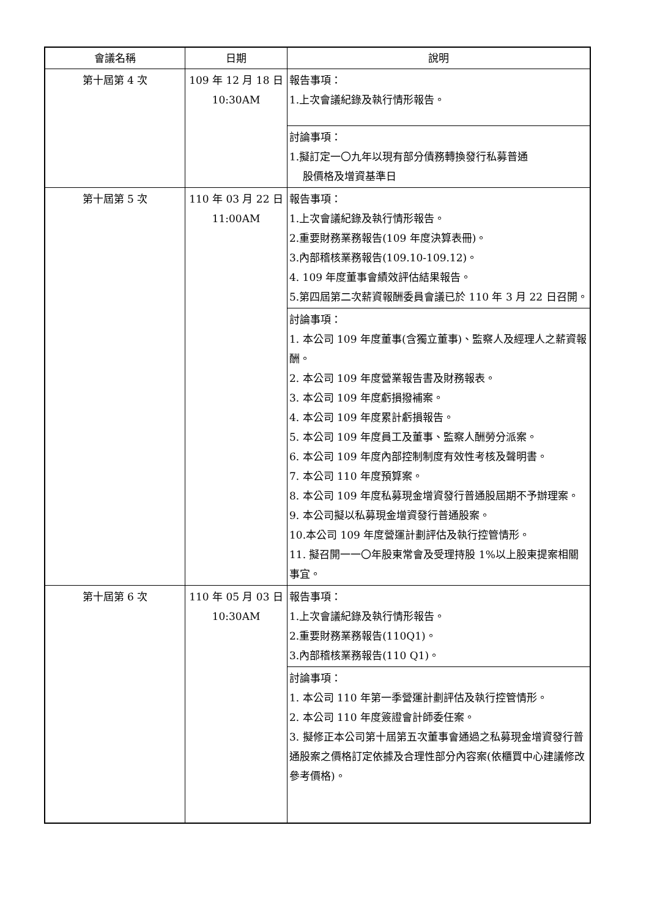| 會議名稱 | 日期 | 說明 |
| --- | --- | --- |
| 第十屆第 4 次 | 109 年 12 月 18 日 10:30AM | 報告事項： 1.上次會議紀錄及執行情形報告。 |
| | | 討論事項： 1.擬訂定一〇九年以現有部分債務轉換發行私募普通 股價格及增資基準日 |
| 第十屆第 5 次 | 110 年 03 月 22 日 11:00AM | 報告事項： 1.上次會議紀錄及執行情形報告。 2.重要財務業務報告(109 年度決算表冊)。 3.內部稽核業務報告(109.10-109.12)。 4. 109 年度董事會績效評估結果報告。 5.第四屆第二次薪資報酬委員會議已於 110 年 3 月 22 日召開。 |
| | | 討論事項： 1. 本公司 109 年度董事(含獨立董事)、監察人及經理人之薪資報酬。 2. 本公司 109 年度營業報告書及財務報表。 3. 本公司 109 年度虧損撥補案。 4. 本公司 109 年度累計虧損報告。 5. 本公司 109 年度員工及董事、監察人酬勞分派案。 6. 本公司 109 年度內部控制制度有效性考核及聲明書。 7. 本公司 110 年度預算案。 8. 本公司 109 年度私募現金增資發行普通股屆期不予辦理案。 9. 本公司擬以私募現金增資發行普通股案。 10.本公司 109 年度營運計劃評估及執行控管情形。 11. 擬召開一一〇年股東常會及受理持股 1%以上股東提案相關事宜。 |
| 第十屆第 6 次 | 110 年 05 月 03 日 10:30AM | 報告事項： 1.上次會議紀錄及執行情形報告。 2.重要財務業務報告(110Q1)。 3.內部稽核業務報告(110 Q1)。 |
| | | 討論事項： 1. 本公司 110 年第一季營運計劃評估及執行控管情形。 2. 本公司 110 年度簽證會計師委任案。 3. 擬修正本公司第十屆第五次董事會通過之私募現金增資發行普通股案之價格訂定依據及合理性部分內容案(依櫃買中心建議修改參考價格)。 |